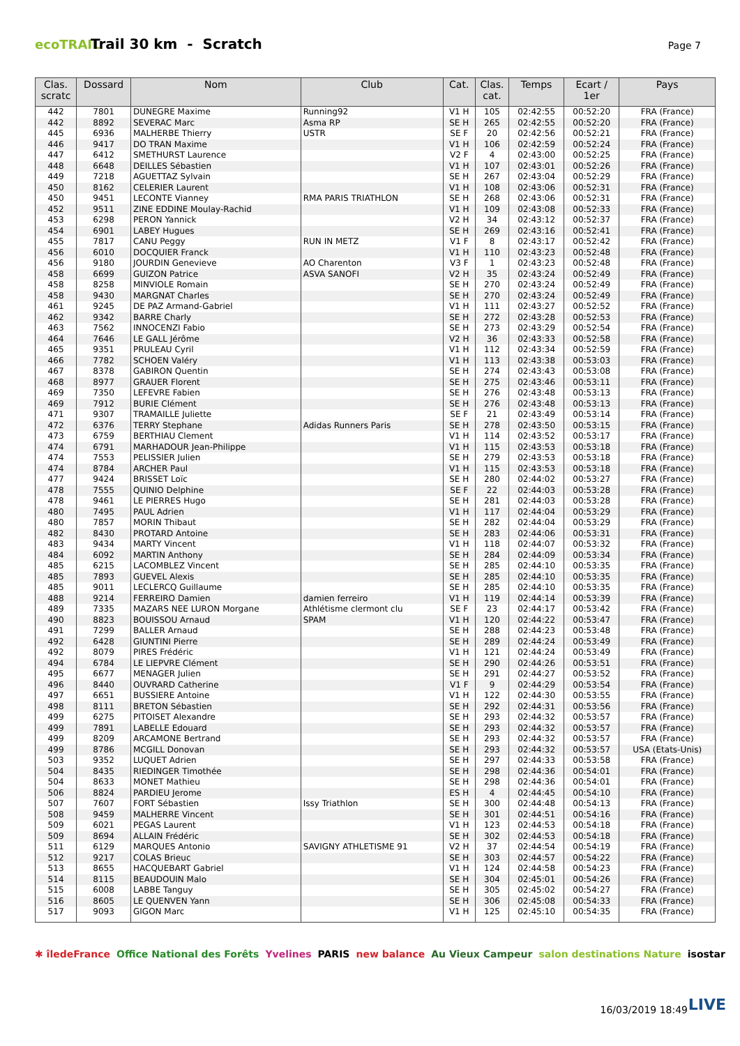ecoTRAIL
Trail 30 km - Scratch
Page 7
| Clas. scratc | Dossard | Nom | Club | Cat. | Clas. cat. | Temps | Ecart / 1er | Pays |
| --- | --- | --- | --- | --- | --- | --- | --- | --- |
| 442 | 7801 | DUNEGRE Maxime | Running92 | V1 H | 105 | 02:42:55 | 00:52:20 | FRA (France) |
| 442 | 8892 | SEVERAC Marc | Asma RP | SE H | 265 | 02:42:55 | 00:52:20 | FRA (France) |
| 445 | 6936 | MALHERBE Thierry | USTR | SE F | 20 | 02:42:56 | 00:52:21 | FRA (France) |
| 446 | 9417 | DO TRAN Maxime | | V1 H | 106 | 02:42:59 | 00:52:24 | FRA (France) |
| 447 | 6412 | SMETHURST Laurence | | V2 F | 4 | 02:43:00 | 00:52:25 | FRA (France) |
| 448 | 6648 | DEILLES Sébastien | | V1 H | 107 | 02:43:01 | 00:52:26 | FRA (France) |
| 449 | 7218 | AGUETTAZ Sylvain | | SE H | 267 | 02:43:04 | 00:52:29 | FRA (France) |
| 450 | 8162 | CELERIER Laurent | | V1 H | 108 | 02:43:06 | 00:52:31 | FRA (France) |
| 450 | 9451 | LECONTE Vianney | RMA PARIS TRIATHLON | SE H | 268 | 02:43:06 | 00:52:31 | FRA (France) |
| 452 | 9511 | ZINE EDDINE Moulay-Rachid | | V1 H | 109 | 02:43:08 | 00:52:33 | FRA (France) |
| 453 | 6298 | PERON Yannick | | V2 H | 34 | 02:43:12 | 00:52:37 | FRA (France) |
| 454 | 6901 | LABEY Hugues | | SE H | 269 | 02:43:16 | 00:52:41 | FRA (France) |
| 455 | 7817 | CANU Peggy | RUN IN METZ | V1 F | 8 | 02:43:17 | 00:52:42 | FRA (France) |
| 456 | 6010 | DOCQUIER Franck | | V1 H | 110 | 02:43:23 | 00:52:48 | FRA (France) |
| 456 | 9180 | JOURDIN Genevieve | AO Charenton | V3 F | 1 | 02:43:23 | 00:52:48 | FRA (France) |
| 458 | 6699 | GUIZON Patrice | ASVA SANOFI | V2 H | 35 | 02:43:24 | 00:52:49 | FRA (France) |
| 458 | 8258 | MINVIOLE Romain | | SE H | 270 | 02:43:24 | 00:52:49 | FRA (France) |
| 458 | 9430 | MARGNAT Charles | | SE H | 270 | 02:43:24 | 00:52:49 | FRA (France) |
| 461 | 9245 | DE PAZ Armand-Gabriel | | V1 H | 111 | 02:43:27 | 00:52:52 | FRA (France) |
| 462 | 9342 | BARRE Charly | | SE H | 272 | 02:43:28 | 00:52:53 | FRA (France) |
| 463 | 7562 | INNOCENZI Fabio | | SE H | 273 | 02:43:29 | 00:52:54 | FRA (France) |
| 464 | 7646 | LE GALL Jérôme | | V2 H | 36 | 02:43:33 | 00:52:58 | FRA (France) |
| 465 | 9351 | PRULEAU Cyril | | V1 H | 112 | 02:43:34 | 00:52:59 | FRA (France) |
| 466 | 7782 | SCHOEN Valéry | | V1 H | 113 | 02:43:38 | 00:53:03 | FRA (France) |
| 467 | 8378 | GABIRON Quentin | | SE H | 274 | 02:43:43 | 00:53:08 | FRA (France) |
| 468 | 8977 | GRAUER Florent | | SE H | 275 | 02:43:46 | 00:53:11 | FRA (France) |
| 469 | 7350 | LEFEVRE Fabien | | SE H | 276 | 02:43:48 | 00:53:13 | FRA (France) |
| 469 | 7912 | BURIE Clément | | SE H | 276 | 02:43:48 | 00:53:13 | FRA (France) |
| 471 | 9307 | TRAMAILLE Juliette | | SE F | 21 | 02:43:49 | 00:53:14 | FRA (France) |
| 472 | 6376 | TERRY Stephane | Adidas Runners Paris | SE H | 278 | 02:43:50 | 00:53:15 | FRA (France) |
| 473 | 6759 | BERTHIAU Clement | | V1 H | 114 | 02:43:52 | 00:53:17 | FRA (France) |
| 474 | 6791 | MARHADOUR Jean-Philippe | | V1 H | 115 | 02:43:53 | 00:53:18 | FRA (France) |
| 474 | 7553 | PELISSIER Julien | | SE H | 279 | 02:43:53 | 00:53:18 | FRA (France) |
| 474 | 8784 | ARCHER Paul | | V1 H | 115 | 02:43:53 | 00:53:18 | FRA (France) |
| 477 | 9424 | BRISSET Loïc | | SE H | 280 | 02:44:02 | 00:53:27 | FRA (France) |
| 478 | 7555 | QUINIO Delphine | | SE F | 22 | 02:44:03 | 00:53:28 | FRA (France) |
| 478 | 9461 | LE PIERRES Hugo | | SE H | 281 | 02:44:03 | 00:53:28 | FRA (France) |
| 480 | 7495 | PAUL Adrien | | V1 H | 117 | 02:44:04 | 00:53:29 | FRA (France) |
| 480 | 7857 | MORIN Thibaut | | SE H | 282 | 02:44:04 | 00:53:29 | FRA (France) |
| 482 | 8430 | PROTARD Antoine | | SE H | 283 | 02:44:06 | 00:53:31 | FRA (France) |
| 483 | 9434 | MARTY Vincent | | V1 H | 118 | 02:44:07 | 00:53:32 | FRA (France) |
| 484 | 6092 | MARTIN Anthony | | SE H | 284 | 02:44:09 | 00:53:34 | FRA (France) |
| 485 | 6215 | LACOMBLEZ Vincent | | SE H | 285 | 02:44:10 | 00:53:35 | FRA (France) |
| 485 | 7893 | GUEVEL Alexis | | SE H | 285 | 02:44:10 | 00:53:35 | FRA (France) |
| 485 | 9011 | LECLERCQ Guillaume | | SE H | 285 | 02:44:10 | 00:53:35 | FRA (France) |
| 488 | 9214 | FERREIRO Damien | damien ferreiro | V1 H | 119 | 02:44:14 | 00:53:39 | FRA (France) |
| 489 | 7335 | MAZARS NEE LURON Morgane | Athlétisme clermont clu | SE F | 23 | 02:44:17 | 00:53:42 | FRA (France) |
| 490 | 8823 | BOUISSOU Arnaud | SPAM | V1 H | 120 | 02:44:22 | 00:53:47 | FRA (France) |
| 491 | 7299 | BALLER Arnaud | | SE H | 288 | 02:44:23 | 00:53:48 | FRA (France) |
| 492 | 6428 | GIUNTINI Pierre | | SE H | 289 | 02:44:24 | 00:53:49 | FRA (France) |
| 492 | 8079 | PIRES Frédéric | | V1 H | 121 | 02:44:24 | 00:53:49 | FRA (France) |
| 494 | 6784 | LE LIEPVRE Clément | | SE H | 290 | 02:44:26 | 00:53:51 | FRA (France) |
| 495 | 6677 | MENAGER Julien | | SE H | 291 | 02:44:27 | 00:53:52 | FRA (France) |
| 496 | 8440 | OUVRARD Catherine | | V1 F | 9 | 02:44:29 | 00:53:54 | FRA (France) |
| 497 | 6651 | BUSSIERE Antoine | | V1 H | 122 | 02:44:30 | 00:53:55 | FRA (France) |
| 498 | 8111 | BRETON Sébastien | | SE H | 292 | 02:44:31 | 00:53:56 | FRA (France) |
| 499 | 6275 | PITOISET Alexandre | | SE H | 293 | 02:44:32 | 00:53:57 | FRA (France) |
| 499 | 7891 | LABELLE Edouard | | SE H | 293 | 02:44:32 | 00:53:57 | FRA (France) |
| 499 | 8209 | ARCAMONE Bertrand | | SE H | 293 | 02:44:32 | 00:53:57 | FRA (France) |
| 499 | 8786 | MCGILL Donovan | | SE H | 293 | 02:44:32 | 00:53:57 | USA (Etats-Unis) |
| 503 | 9352 | LUQUET Adrien | | SE H | 297 | 02:44:33 | 00:53:58 | FRA (France) |
| 504 | 8435 | RIEDINGER Timothée | | SE H | 298 | 02:44:36 | 00:54:01 | FRA (France) |
| 504 | 8633 | MONET Mathieu | | SE H | 298 | 02:44:36 | 00:54:01 | FRA (France) |
| 506 | 8824 | PARDIEU Jerome | | ES H | 4 | 02:44:45 | 00:54:10 | FRA (France) |
| 507 | 7607 | FORT Sébastien | Issy Triathlon | SE H | 300 | 02:44:48 | 00:54:13 | FRA (France) |
| 508 | 9459 | MALHERRE Vincent | | SE H | 301 | 02:44:51 | 00:54:16 | FRA (France) |
| 509 | 6021 | PEGAS Laurent | | V1 H | 123 | 02:44:53 | 00:54:18 | FRA (France) |
| 509 | 8694 | ALLAIN Frédéric | | SE H | 302 | 02:44:53 | 00:54:18 | FRA (France) |
| 511 | 6129 | MARQUES Antonio | SAVIGNY ATHLETISME 91 | V2 H | 37 | 02:44:54 | 00:54:19 | FRA (France) |
| 512 | 9217 | COLAS Brieuc | | SE H | 303 | 02:44:57 | 00:54:22 | FRA (France) |
| 513 | 8655 | HACQUEBART Gabriel | | V1 H | 124 | 02:44:58 | 00:54:23 | FRA (France) |
| 514 | 8115 | BEAUDOUIN Malo | | SE H | 304 | 02:45:01 | 00:54:26 | FRA (France) |
| 515 | 6008 | LABBE Tanguy | | SE H | 305 | 02:45:02 | 00:54:27 | FRA (France) |
| 516 | 8605 | LE QUENVEN Yann | | SE H | 306 | 02:45:08 | 00:54:33 | FRA (France) |
| 517 | 9093 | GIGON Marc | | V1 H | 125 | 02:45:10 | 00:54:35 | FRA (France) |
✱ îledeFrance Office National des Forêts Yvelines PARIS new balance Au Vieux Campeur salon destinations Nature isostar
16/03/2019 18:49 LIVE